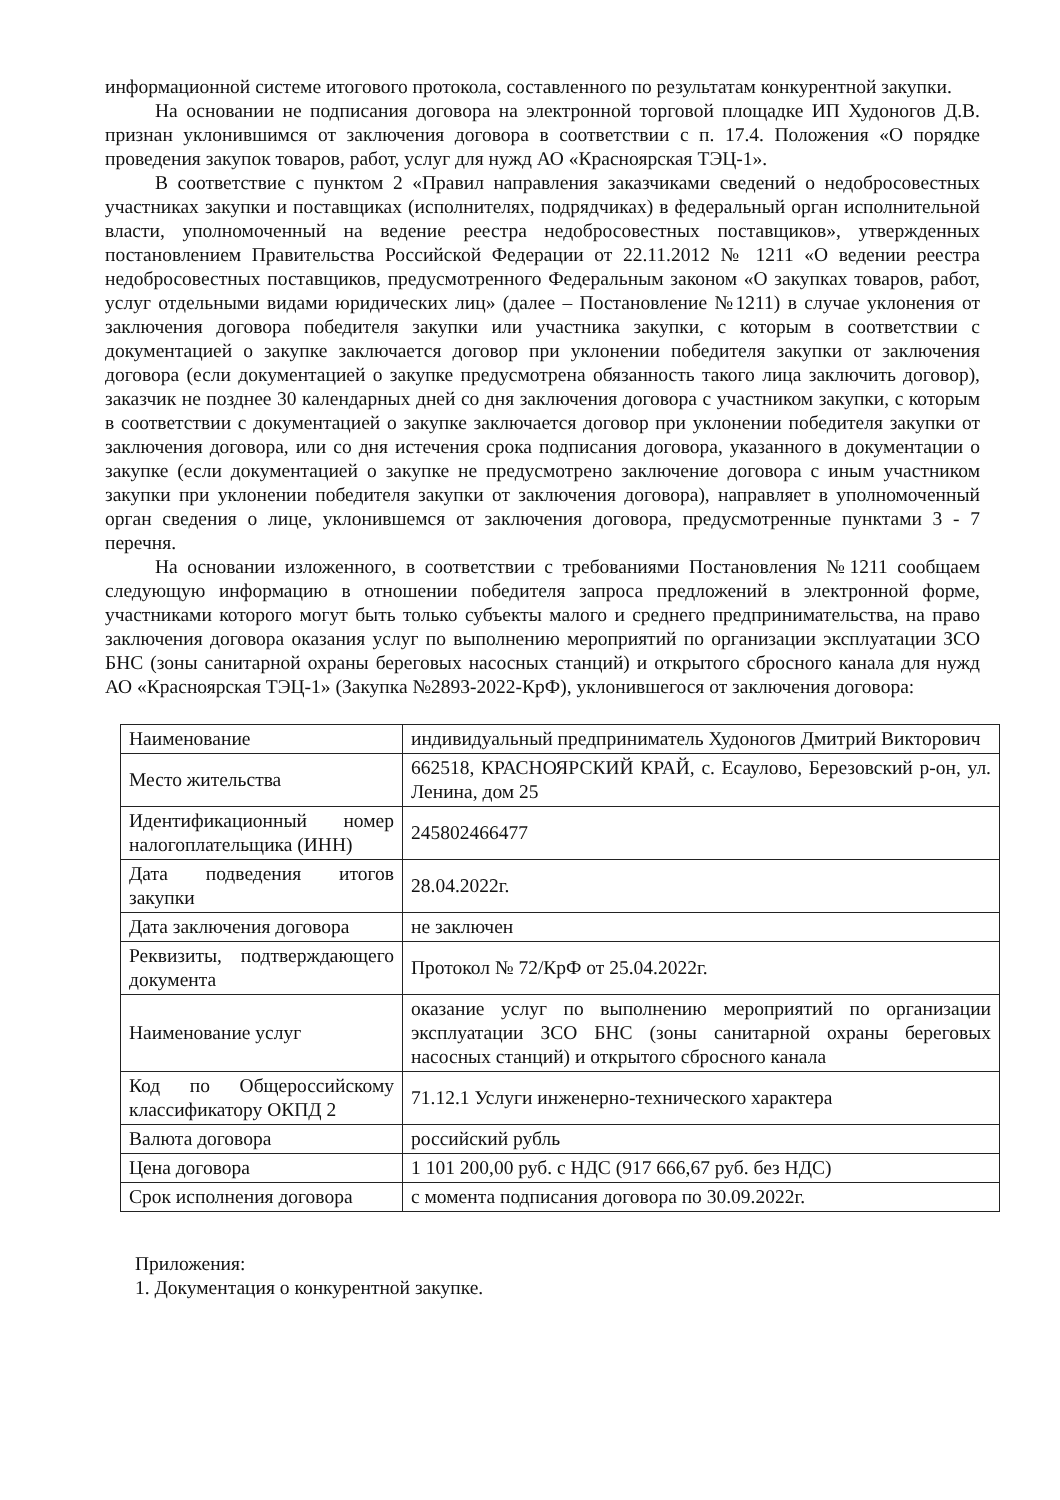информационной системе итогового протокола, составленного по результатам конкурентной закупки.
На основании не подписания договора на электронной торговой площадке ИП Худоногов Д.В. признан уклонившимся от заключения договора в соответствии с п. 17.4. Положения «О порядке проведения закупок товаров, работ, услуг для нужд АО «Красноярская ТЭЦ-1».
В соответствие с пунктом 2 «Правил направления заказчиками сведений о недобросовестных участниках закупки и поставщиках (исполнителях, подрядчиках) в федеральный орган исполнительной власти, уполномоченный на ведение реестра недобросовестных поставщиков», утвержденных постановлением Правительства Российской Федерации от 22.11.2012 № 1211 «О ведении реестра недобросовестных поставщиков, предусмотренного Федеральным законом «О закупках товаров, работ, услуг отдельными видами юридических лиц» (далее – Постановление №1211) в случае уклонения от заключения договора победителя закупки или участника закупки, с которым в соответствии с документацией о закупке заключается договор при уклонении победителя закупки от заключения договора (если документацией о закупке предусмотрена обязанность такого лица заключить договор), заказчик не позднее 30 календарных дней со дня заключения договора с участником закупки, с которым в соответствии с документацией о закупке заключается договор при уклонении победителя закупки от заключения договора, или со дня истечения срока подписания договора, указанного в документации о закупке (если документацией о закупке не предусмотрено заключение договора с иным участником закупки при уклонении победителя закупки от заключения договора), направляет в уполномоченный орган сведения о лице, уклонившемся от заключения договора, предусмотренные пунктами 3 - 7 перечня.
На основании изложенного, в соответствии с требованиями Постановления №1211 сообщаем следующую информацию в отношении победителя запроса предложений в электронной форме, участниками которого могут быть только субъекты малого и среднего предпринимательства, на право заключения договора оказания услуг по выполнению мероприятий по организации эксплуатации ЗСО БНС (зоны санитарной охраны береговых насосных станций) и открытого сбросного канала для нужд АО «Красноярская ТЭЦ-1» (Закупка №2893-2022-КрФ), уклонившегося от заключения договора:
| Наименование | индивидуальный предприниматель Худоногов Дмитрий Викторович |
| Место жительства | 662518, КРАСНОЯРСКИЙ КРАЙ, с. Есаулово, Березовский р-он, ул. Ленина, дом 25 |
| Идентификационный номер налогоплательщика (ИНН) | 245802466477 |
| Дата подведения итогов закупки | 28.04.2022г. |
| Дата заключения договора | не заключен |
| Реквизиты, подтверждающего документа | Протокол № 72/КрФ от 25.04.2022г. |
| Наименование услуг | оказание услуг по выполнению мероприятий по организации эксплуатации ЗСО БНС (зоны санитарной охраны береговых насосных станций) и открытого сбросного канала |
| Код по Общероссийскому классификатору ОКПД 2 | 71.12.1 Услуги инженерно-технического характера |
| Валюта договора | российский рубль |
| Цена договора | 1 101 200,00 руб. с НДС (917 666,67 руб. без НДС) |
| Срок исполнения договора | с момента подписания договора по 30.09.2022г. |
Приложения:
1. Документация о конкурентной закупке.